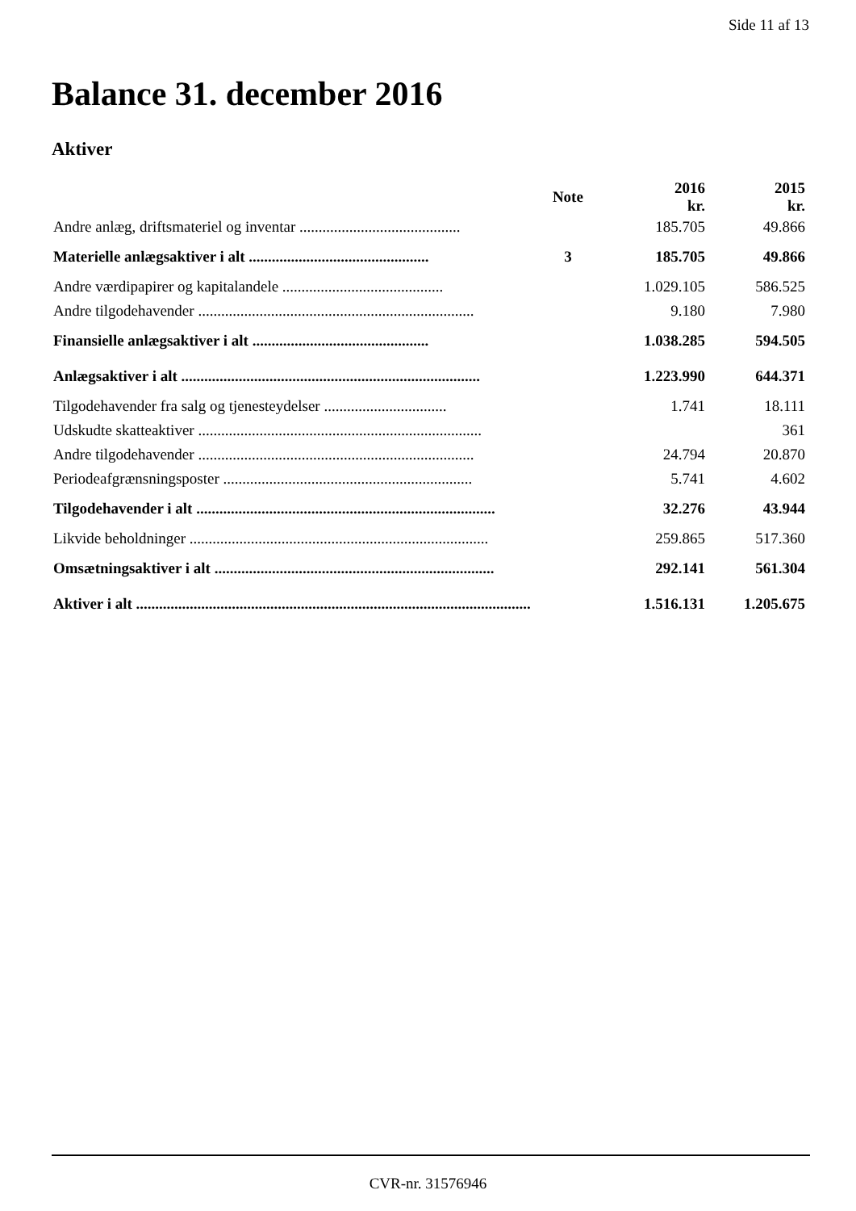Side 11 af 13
Balance 31. december 2016
Aktiver
| | Note | 2016 kr. | 2015 kr. |
| --- | --- | --- | --- |
| Andre anlæg, driftsmateriel og inventar .......................................... | | 185.705 | 49.866 |
| Materielle anlægsaktiver i alt ............................................... | 3 | 185.705 | 49.866 |
| Andre værdipapirer og kapitalandele .......................................... | | 1.029.105 | 586.525 |
| Andre tilgodehavender ........................................................................ | | 9.180 | 7.980 |
| Finansielle anlægsaktiver i alt .............................................. | | 1.038.285 | 594.505 |
| Anlægsaktiver i alt .............................................................................. | | 1.223.990 | 644.371 |
| Tilgodehavender fra salg og tjenesteydelser ................................ | | 1.741 | 18.111 |
| Udskudte skatteaktiver .......................................................................... | | | 361 |
| Andre tilgodehavender ........................................................................ | | 24.794 | 20.870 |
| Periodeafgrænsningsposter ................................................................. | | 5.741 | 4.602 |
| Tilgodehavender i alt .............................................................................. | | 32.276 | 43.944 |
| Likvide beholdninger .............................................................................. | | 259.865 | 517.360 |
| Omsætningsaktiver i alt ......................................................................... | | 292.141 | 561.304 |
| Aktiver i alt ....................................................................................................... | | 1.516.131 | 1.205.675 |
CVR-nr. 31576946